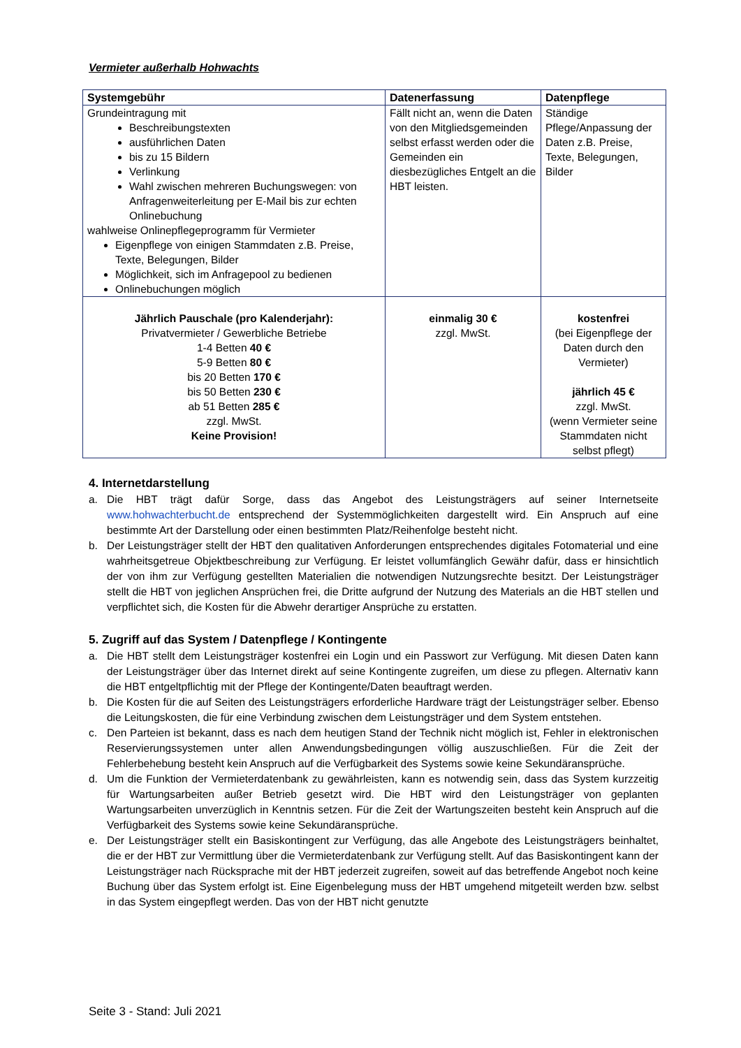Vermieter außerhalb Hohwachts
| Systemgebühr | Datenerfassung | Datenpflege |
| --- | --- | --- |
| Grundeintragung mit Beschreibungstexten ausführlichen Daten bis zu 15 Bildern Verlinkung Wahl zwischen mehreren Buchungswegen: von Anfragenweiterleitung per E-Mail bis zur echten Onlinebuchung wahlweise Onlinepflegeprogramm für Vermieter Eigenpflege von einigen Stammdaten z.B. Preise, Texte, Belegungen, Bilder Möglichkeit, sich im Anfragepool zu bedienen Onlinebuchungen möglich | Fällt nicht an, wenn die Daten von den Mitgliedsgemeinden selbst erfasst werden oder die Gemeinden ein diesbezügliches Entgelt an die HBT leisten. | Ständige Pflege/Anpassung der Daten z.B. Preise, Texte, Belegungen, Bilder |
| Jährlich Pauschale (pro Kalenderjahr): Privatvermieter / Gewerbliche Betriebe 1-4 Betten 40 € 5-9 Betten 80 € bis 20 Betten 170 € bis 50 Betten 230 € ab 51 Betten 285 € zzgl. MwSt. Keine Provision! | einmalig 30 € zzgl. MwSt. | kostenfrei (bei Eigenpflege der Daten durch den Vermieter) jährlich 45 € zzgl. MwSt. (wenn Vermieter seine Stammdaten nicht selbst pflegt) |
4. Internetdarstellung
a. Die HBT trägt dafür Sorge, dass das Angebot des Leistungsträgers auf seiner Internetseite www.hohwachterbucht.de entsprechend der Systemmöglichkeiten dargestellt wird. Ein Anspruch auf eine bestimmte Art der Darstellung oder einen bestimmten Platz/Reihenfolge besteht nicht.
b. Der Leistungsträger stellt der HBT den qualitativen Anforderungen entsprechendes digitales Fotomaterial und eine wahrheitsgetreue Objektbeschreibung zur Verfügung. Er leistet vollumfänglich Gewähr dafür, dass er hinsichtlich der von ihm zur Verfügung gestellten Materialien die notwendigen Nutzungsrechte besitzt. Der Leistungsträger stellt die HBT von jeglichen Ansprüchen frei, die Dritte aufgrund der Nutzung des Materials an die HBT stellen und verpflichtet sich, die Kosten für die Abwehr derartiger Ansprüche zu erstatten.
5. Zugriff auf das System / Datenpflege / Kontingente
a. Die HBT stellt dem Leistungsträger kostenfrei ein Login und ein Passwort zur Verfügung. Mit diesen Daten kann der Leistungsträger über das Internet direkt auf seine Kontingente zugreifen, um diese zu pflegen. Alternativ kann die HBT entgeltpflichtig mit der Pflege der Kontingente/Daten beauftragt werden.
b. Die Kosten für die auf Seiten des Leistungsträgers erforderliche Hardware trägt der Leistungsträger selber. Ebenso die Leitungskosten, die für eine Verbindung zwischen dem Leistungsträger und dem System entstehen.
c. Den Parteien ist bekannt, dass es nach dem heutigen Stand der Technik nicht möglich ist, Fehler in elektronischen Reservierungssystemen unter allen Anwendungsbedingungen völlig auszuschließen. Für die Zeit der Fehlerbehebung besteht kein Anspruch auf die Verfügbarkeit des Systems sowie keine Sekundäransprüche.
d. Um die Funktion der Vermieterdatenbank zu gewährleisten, kann es notwendig sein, dass das System kurzzeitig für Wartungsarbeiten außer Betrieb gesetzt wird. Die HBT wird den Leistungsträger von geplanten Wartungsarbeiten unverzüglich in Kenntnis setzen. Für die Zeit der Wartungszeiten besteht kein Anspruch auf die Verfügbarkeit des Systems sowie keine Sekundäransprüche.
e. Der Leistungsträger stellt ein Basiskontingent zur Verfügung, das alle Angebote des Leistungsträgers beinhaltet, die er der HBT zur Vermittlung über die Vermieterdatenbank zur Verfügung stellt. Auf das Basiskontingent kann der Leistungsträger nach Rücksprache mit der HBT jederzeit zugreifen, soweit auf das betreffende Angebot noch keine Buchung über das System erfolgt ist. Eine Eigenbelegung muss der HBT umgehend mitgeteilt werden bzw. selbst in das System eingepflegt werden. Das von der HBT nicht genutzte
Seite 3 - Stand: Juli 2021